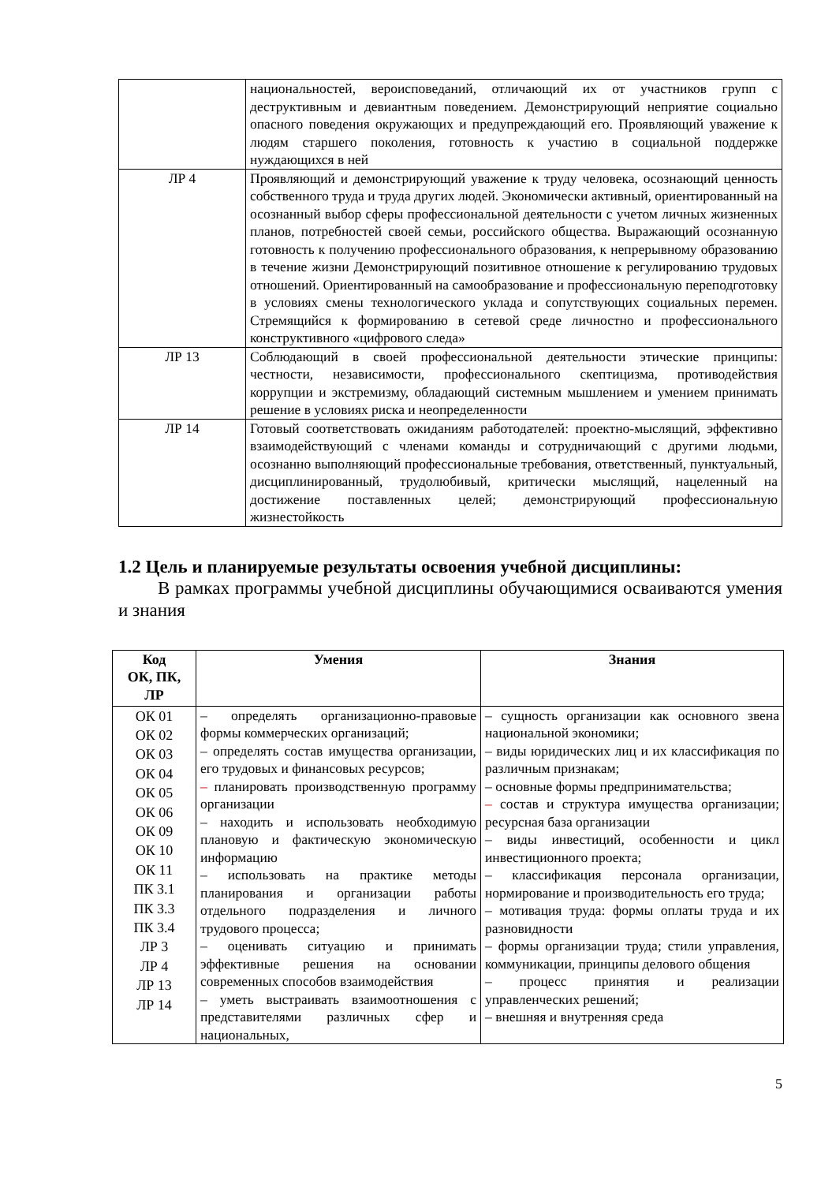| | национальностей, вероисповеданий, отличающий их от участников групп с деструктивным и девиантным поведением. Демонстрирующий неприятие социально опасного поведения окружающих и предупреждающий его. Проявляющий уважение к людям старшего поколения, готовность к участию в социальной поддержке нуждающихся в ней |
| ЛР 4 | Проявляющий и демонстрирующий уважение к труду человека, осознающий ценность собственного труда и труда других людей. Экономически активный, ориентированный на осознанный выбор сферы профессиональной деятельности с учетом личных жизненных планов, потребностей своей семьи, российского общества. Выражающий осознанную готовность к получению профессионального образования, к непрерывному образованию в течение жизни Демонстрирующий позитивное отношение к регулированию трудовых отношений. Ориентированный на самообразование и профессиональную переподготовку в условиях смены технологического уклада и сопутствующих социальных перемен. Стремящийся к формированию в сетевой среде личностно и профессионального конструктивного «цифрового следа» |
| ЛР 13 | Соблюдающий в своей профессиональной деятельности этические принципы: честности, независимости, профессионального скептицизма, противодействия коррупции и экстремизму, обладающий системным мышлением и умением принимать решение в условиях риска и неопределенности |
| ЛР 14 | Готовый соответствовать ожиданиям работодателей: проектно-мыслящий, эффективно взаимодействующий с членами команды и сотрудничающий с другими людьми, осознанно выполняющий профессиональные требования, ответственный, пунктуальный, дисциплинированный, трудолюбивый, критически мыслящий, нацеленный на достижение поставленных целей; демонстрирующий профессиональную жизнестойкость |
1.2 Цель и планируемые результаты освоения учебной дисциплины:
В рамках программы учебной дисциплины обучающимися осваиваются умения и знания
| Код ОК, ПК, ЛР | Умения | Знания |
| --- | --- | --- |
| ОК 01 ОК 02 ОК 03 ОК 04 ОК 05 ОК 06 ОК 09 ОК 10 ОК 11 ПК 3.1 ПК 3.3 ПК 3.4 ЛР 3 ЛР 4 ЛР 13 ЛР 14 | – определять организационно-правовые формы коммерческих организаций; – определять состав имущества организации, его трудовых и финансовых ресурсов; – планировать производственную программу организации – находить и использовать необходимую плановую и фактическую экономическую информацию – использовать на практике методы планирования и организации работы отдельного подразделения и личного трудового процесса; – оценивать ситуацию и принимать эффективные решения на основании современных способов взаимодействия – уметь выстраивать взаимоотношения с представителями различных сфер и национальных, | – сущность организации как основного звена национальной экономики; – виды юридических лиц и их классификация по различным признакам; – основные формы предпринимательства; – состав и структура имущества организации; ресурсная база организации – виды инвестиций, особенности и цикл инвестиционного проекта; – классификация персонала организации, нормирование и производительность его труда; – мотивация труда: формы оплаты труда и их разновидности – формы организации труда; стили управления, коммуникации, принципы делового общения – процесс принятия и реализации управленческих решений; – внешняя и внутренняя среда |
5